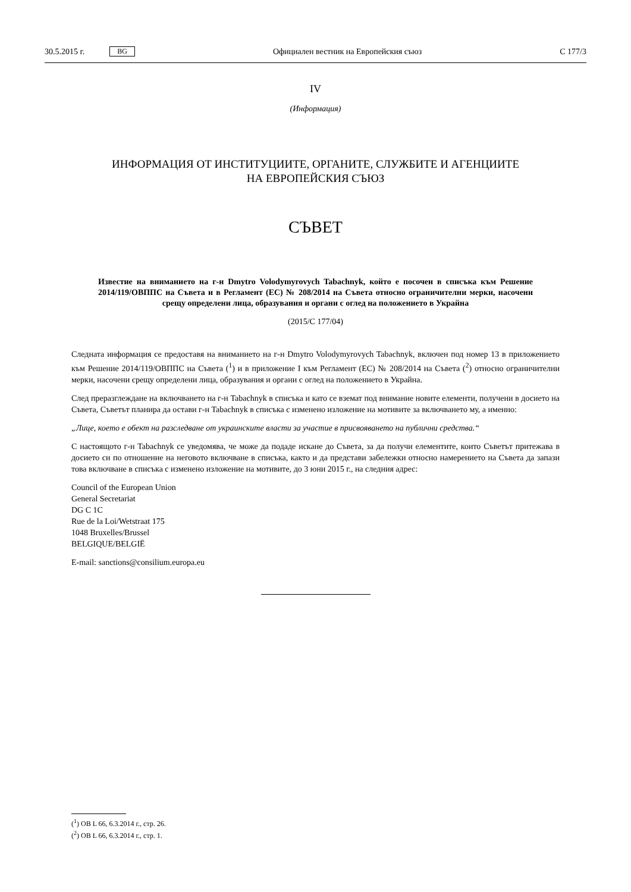30.5.2015 г. BG Официален вестник на Европейския съюз C 177/3
IV
(Информация)
ИНФОРМАЦИЯ ОТ ИНСТИТУЦИИТЕ, ОРГАНИТЕ, СЛУЖБИТЕ И АГЕНЦИИТЕ
НА ЕВРОПЕЙСКИЯ СЪЮЗ
СЪВЕТ
Известие на вниманието на г-н Dmytro Volodymyrovych Tabachnyk, който е посочен в списъка към Решение 2014/119/ОВППС на Съвета и в Регламент (ЕС) № 208/2014 на Съвета относно ограничителни мерки, насочени срещу определени лица, образувания и органи с оглед на положението в Украйна
(2015/C 177/04)
Следната информация се предоставя на вниманието на г-н Dmytro Volodymyrovych Tabachnyk, включен под номер 13 в приложението към Решение 2014/119/ОВППС на Съвета (<sup>1</sup>) и в приложение I към Регламент (ЕС) № 208/2014 на Съвета (<sup>2</sup>) относно ограничителни мерки, насочени срещу определени лица, образувания и органи с оглед на положението в Украйна.
След преразглеждане на включването на г-н Tabachnyk в списъка и като се вземат под внимание новите елементи, получени в досието на Съвета, Съветът планира да остави г-н Tabachnyk в списъка с изменено изложение на мотивите за включването му, а именно:
„Лице, което е обект на разследване от украинските власти за участие в присвояването на публични средства.“
С настоящото г-н Tabachnyk се уведомява, че може да подаде искане до Съвета, за да получи елементите, които Съветът притежава в досието си по отношение на неговото включване в списъка, както и да представи забележки относно намерението на Съвета да запази това включване в списъка с изменено изложение на мотивите, до 3 юни 2015 г., на следния адрес:
Council of the European Union
General Secretariat
DG C 1C
Rue de la Loi/Wetstraat 175
1048 Bruxelles/Brussel
BELGIQUE/BELGIË
E-mail: sanctions@consilium.europa.eu
(<sup>1</sup>) ОВ L 66, 6.3.2014 г., стр. 26.
(<sup>2</sup>) ОВ L 66, 6.3.2014 г., стр. 1.